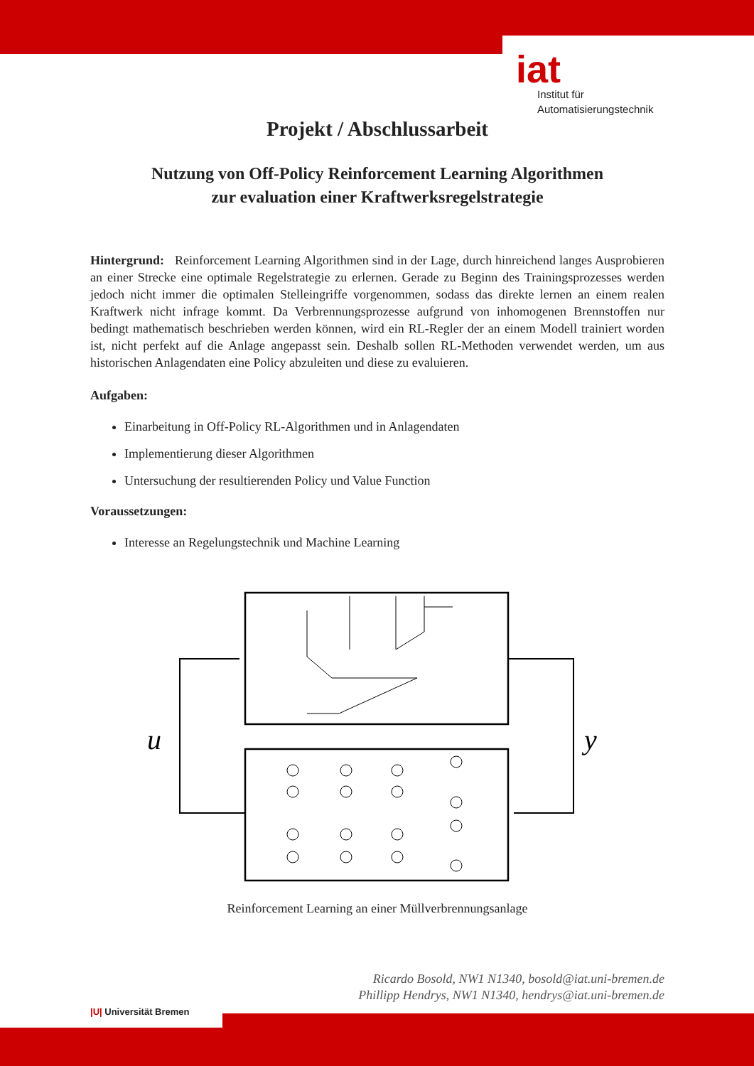iat
Institut für
Automatisierungstechnik
Projekt / Abschlussarbeit
Nutzung von Off-Policy Reinforcement Learning Algorithmen
zur evaluation einer Kraftwerksregelstrategie
Hintergrund: Reinforcement Learning Algorithmen sind in der Lage, durch hinreichend langes Ausprobieren an einer Strecke eine optimale Regelstrategie zu erlernen. Gerade zu Beginn des Trainingsprozesses werden jedoch nicht immer die optimalen Stelleingriffe vorgenommen, sodass das direkte lernen an einem realen Kraftwerk nicht infrage kommt. Da Verbrennungsprozesse aufgrund von inhomogenen Brennstoffen nur bedingt mathematisch beschrieben werden können, wird ein RL-Regler der an einem Modell trainiert worden ist, nicht perfekt auf die Anlage angepasst sein. Deshalb sollen RL-Methoden verwendet werden, um aus historischen Anlagendaten eine Policy abzuleiten und diese zu evaluieren.
Aufgaben:
Einarbeitung in Off-Policy RL-Algorithmen und in Anlagendaten
Implementierung dieser Algorithmen
Untersuchung der resultierenden Policy und Value Function
Voraussetzungen:
Interesse an Regelungstechnik und Machine Learning
u
y
Reinforcement Learning an einer Müllverbrennungsanlage
Ricardo Bosold, NW1 N1340, bosold@iat.uni-bremen.de
Phillipp Hendrys, NW1 N1340, hendrys@iat.uni-bremen.de
|U| Universität Bremen